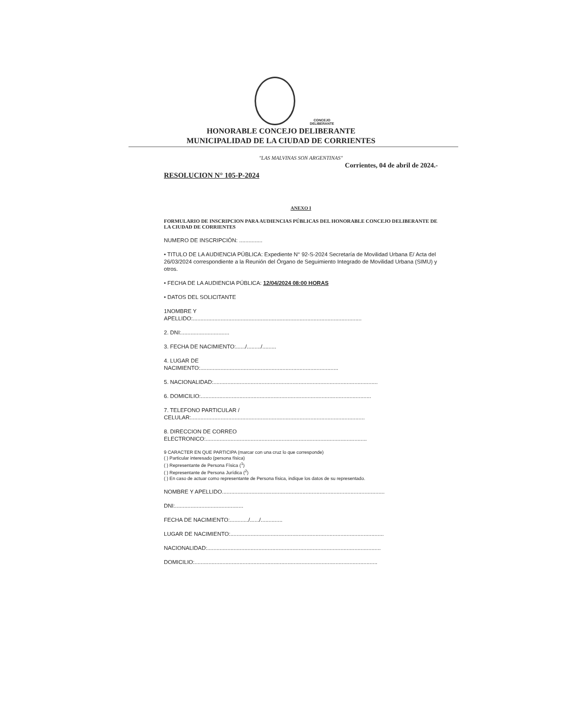CONCEJO
DELIBERANTE
HONORABLE CONCEJO DELIBERANTE
MUNICIPALIDAD DE LA CIUDAD DE CORRIENTES
"LAS MALVINAS SON ARGENTINAS"
Corrientes, 04 de abril de 2024.-
RESOLUCION N° 105-P-2024
ANEXO I
FORMULARIO DE INSCRIPCION PARA AUDIENCIAS PÚBLICAS DEL HONORABLE CONCEJO DELIBERANTE DE LA CIUDAD DE CORRIENTES
NUMERO DE INSCRIPCIÓN: ...............
• TITULO DE LA AUDIENCIA PÚBLICA: Expediente N° 92-S-2024 Secretaría de Movilidad Urbana E/ Acta del 26/03/2024 correspondiente a la Reunión del Órgano de Seguimiento Integrado de Movilidad Urbana (SIMU) y otros.
• FECHA DE LA AUDIENCIA PÚBLICA: 12/04/2024 08:00 HORAS
• DATOS DEL SOLICITANTE
1NOMBRE Y
APELLIDO:.............................................................................................................
2. DNI:...............................
3. FECHA DE NACIMIENTO:....../........./.........
4. LUGAR DE
NACIMIENTO:.........................................................................................
5. NACIONALIDAD:..........................................................................................................
6. DOMICILIO:..............................................................................................................
7. TELEFONO PARTICULAR /
CELULAR:................................................................................................................
8. DIRECCION DE CORREO
ELECTRONICO:........................................................................................................
9 CARACTER EN QUE PARTICIPA (marcar con una cruz lo que corresponde)
( ) Particular interesado (persona física)
( ) Representante de Persona Física (<sup>1</sup>)
( ) Representante de Persona Jurídica (<sup>2</sup>)
( ) En caso de actuar como representante de Persona física, indique los datos de su representado.
NOMBRE Y APELLIDO.........................................................................................................
DNI:............................................
FECHA DE NACIMIENTO:............/....../..............
LUGAR DE NACIMIENTO:...................................................................................................
NACIONALIDAD:................................................................................................................
DOMICILIO:......................................................................................................................